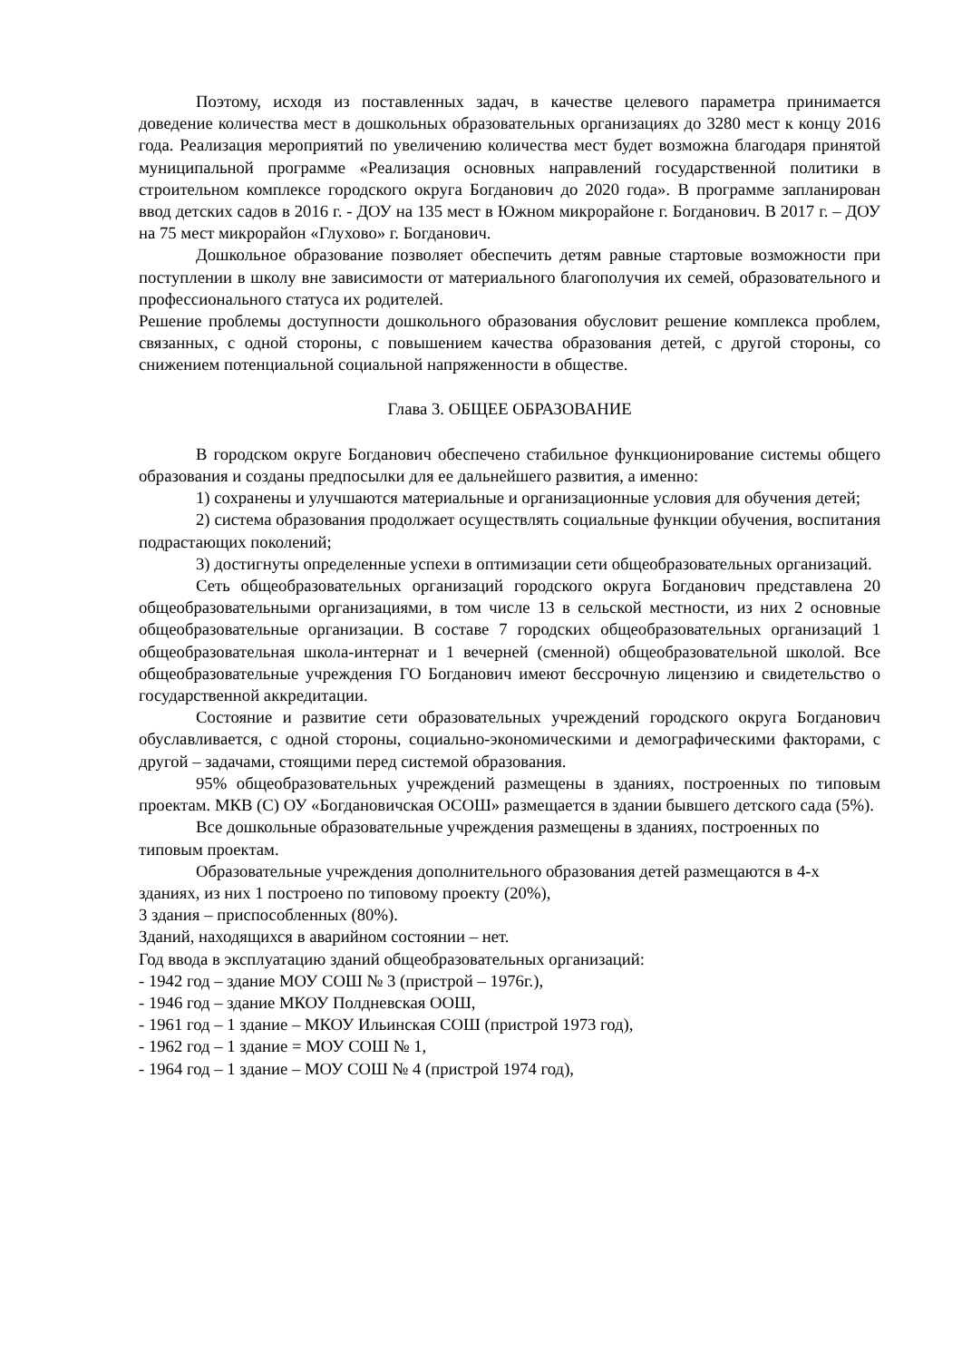Поэтому, исходя из поставленных задач, в качестве целевого параметра принимается доведение количества мест в дошкольных образовательных организациях до 3280 мест к концу 2016 года. Реализация мероприятий по увеличению количества мест будет возможна благодаря принятой муниципальной программе «Реализация основных направлений государственной политики в строительном комплексе городского округа Богданович до 2020 года». В программе запланирован ввод детских садов в 2016 г. - ДОУ на 135 мест в Южном микрорайоне г. Богданович. В 2017 г. – ДОУ на 75 мест микрорайон «Глухово» г. Богданович.
Дошкольное образование позволяет обеспечить детям равные стартовые возможности при поступлении в школу вне зависимости от материального благополучия их семей, образовательного и профессионального статуса их родителей.
Решение проблемы доступности дошкольного образования обусловит решение комплекса проблем, связанных, с одной стороны, с повышением качества образования детей, с другой стороны, со снижением потенциальной социальной напряженности в обществе.
Глава 3. ОБЩЕЕ ОБРАЗОВАНИЕ
В городском округе Богданович обеспечено стабильное функционирование системы общего образования и созданы предпосылки для ее дальнейшего развития, а именно:
1) сохранены и улучшаются материальные и организационные условия для обучения детей;
2) система образования продолжает осуществлять социальные функции обучения, воспитания подрастающих поколений;
3) достигнуты определенные успехи в оптимизации сети общеобразовательных организаций.
Сеть общеобразовательных организаций городского округа Богданович представлена 20 общеобразовательными организациями, в том числе 13 в сельской местности, из них 2 основные общеобразовательные организации. В составе 7 городских общеобразовательных организаций 1 общеобразовательная школа-интернат и 1 вечерней (сменной) общеобразовательной школой. Все общеобразовательные учреждения ГО Богданович имеют бессрочную лицензию и свидетельство о государственной аккредитации.
Состояние и развитие сети образовательных учреждений городского округа Богданович обуславливается, с одной стороны, социально-экономическими и демографическими факторами, с другой – задачами, стоящими перед системой образования.
95% общеобразовательных учреждений размещены в зданиях, построенных по типовым проектам. МКВ (С) ОУ «Богдановичская ОСОШ» размещается в здании бывшего детского сада (5%).
Все дошкольные образовательные учреждения размещены в зданиях, построенных по типовым проектам.
Образовательные учреждения дополнительного образования детей размещаются в 4-х зданиях, из них 1 построено по типовому проекту (20%),
3 здания – приспособленных (80%).
Зданий, находящихся в аварийном состоянии – нет.
Год ввода в эксплуатацию зданий общеобразовательных организаций:
- 1942 год – здание МОУ СОШ № 3 (пристрой – 1976г.),
- 1946 год – здание МКОУ Полдневская ООШ,
- 1961 год – 1 здание – МКОУ Ильинская СОШ (пристрой 1973 год),
- 1962 год – 1 здание = МОУ СОШ № 1,
- 1964 год – 1 здание – МОУ СОШ № 4 (пристрой 1974 год),